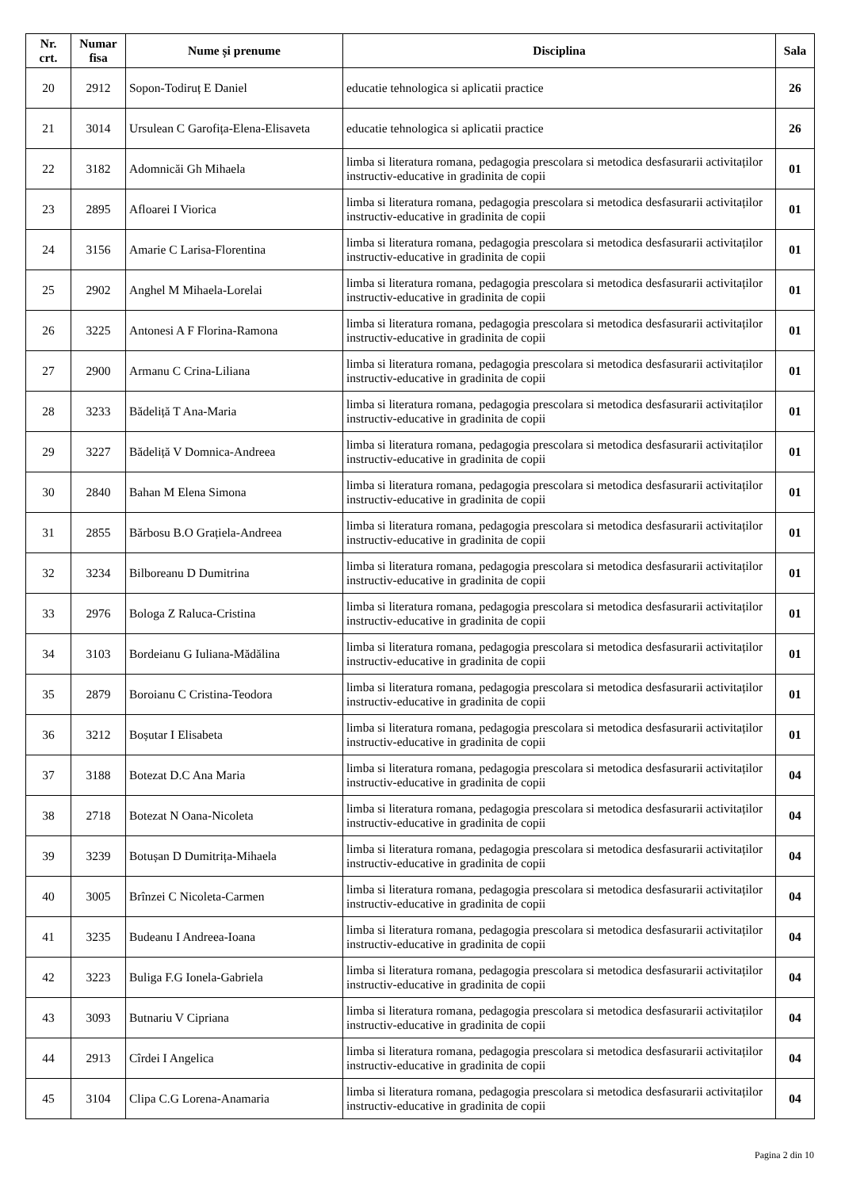| Nr. crt. | Numar fisa | Nume și prenume | Disciplina | Sala |
| --- | --- | --- | --- | --- |
| 20 | 2912 | Sopon-Todiruț E Daniel | educatie tehnologica si aplicatii practice | 26 |
| 21 | 3014 | Ursulean C Garofița-Elena-Elisaveta | educatie tehnologica si aplicatii practice | 26 |
| 22 | 3182 | Adomnicăi Gh Mihaela | limba si literatura romana, pedagogia prescolara si metodica desfasurarii activitaților instructiv-educative in gradinita de copii | 01 |
| 23 | 2895 | Afloarei I Viorica | limba si literatura romana, pedagogia prescolara si metodica desfasurarii activitaților instructiv-educative in gradinita de copii | 01 |
| 24 | 3156 | Amarie C Larisa-Florentina | limba si literatura romana, pedagogia prescolara si metodica desfasurarii activitaților instructiv-educative in gradinita de copii | 01 |
| 25 | 2902 | Anghel M Mihaela-Lorelai | limba si literatura romana, pedagogia prescolara si metodica desfasurarii activitaților instructiv-educative in gradinita de copii | 01 |
| 26 | 3225 | Antonesi A F Florina-Ramona | limba si literatura romana, pedagogia prescolara si metodica desfasurarii activitaților instructiv-educative in gradinita de copii | 01 |
| 27 | 2900 | Armanu C Crina-Liliana | limba si literatura romana, pedagogia prescolara si metodica desfasurarii activitaților instructiv-educative in gradinita de copii | 01 |
| 28 | 3233 | Bădeliță T Ana-Maria | limba si literatura romana, pedagogia prescolara si metodica desfasurarii activitaților instructiv-educative in gradinita de copii | 01 |
| 29 | 3227 | Bădeliță V Domnica-Andreea | limba si literatura romana, pedagogia prescolara si metodica desfasurarii activitaților instructiv-educative in gradinita de copii | 01 |
| 30 | 2840 | Bahan M Elena Simona | limba si literatura romana, pedagogia prescolara si metodica desfasurarii activitaților instructiv-educative in gradinita de copii | 01 |
| 31 | 2855 | Bărbosu B.O Grațiela-Andreea | limba si literatura romana, pedagogia prescolara si metodica desfasurarii activitaților instructiv-educative in gradinita de copii | 01 |
| 32 | 3234 | Bilboreanu D Dumitrina | limba si literatura romana, pedagogia prescolara si metodica desfasurarii activitaților instructiv-educative in gradinita de copii | 01 |
| 33 | 2976 | Bologa Z Raluca-Cristina | limba si literatura romana, pedagogia prescolara si metodica desfasurarii activitaților instructiv-educative in gradinita de copii | 01 |
| 34 | 3103 | Bordeianu G Iuliana-Mădălina | limba si literatura romana, pedagogia prescolara si metodica desfasurarii activitaților instructiv-educative in gradinita de copii | 01 |
| 35 | 2879 | Boroianu C Cristina-Teodora | limba si literatura romana, pedagogia prescolara si metodica desfasurarii activitaților instructiv-educative in gradinita de copii | 01 |
| 36 | 3212 | Boșutar I Elisabeta | limba si literatura romana, pedagogia prescolara si metodica desfasurarii activitaților instructiv-educative in gradinita de copii | 01 |
| 37 | 3188 | Botezat D.C Ana Maria | limba si literatura romana, pedagogia prescolara si metodica desfasurarii activitaților instructiv-educative in gradinita de copii | 04 |
| 38 | 2718 | Botezat N Oana-Nicoleta | limba si literatura romana, pedagogia prescolara si metodica desfasurarii activitaților instructiv-educative in gradinita de copii | 04 |
| 39 | 3239 | Botușan D Dumitrița-Mihaela | limba si literatura romana, pedagogia prescolara si metodica desfasurarii activitaților instructiv-educative in gradinita de copii | 04 |
| 40 | 3005 | Brînzei C Nicoleta-Carmen | limba si literatura romana, pedagogia prescolara si metodica desfasurarii activitaților instructiv-educative in gradinita de copii | 04 |
| 41 | 3235 | Budeanu I Andreea-Ioana | limba si literatura romana, pedagogia prescolara si metodica desfasurarii activitaților instructiv-educative in gradinita de copii | 04 |
| 42 | 3223 | Buliga F.G Ionela-Gabriela | limba si literatura romana, pedagogia prescolara si metodica desfasurarii activitaților instructiv-educative in gradinita de copii | 04 |
| 43 | 3093 | Butnariu V Cipriana | limba si literatura romana, pedagogia prescolara si metodica desfasurarii activitaților instructiv-educative in gradinita de copii | 04 |
| 44 | 2913 | Cîrdei I Angelica | limba si literatura romana, pedagogia prescolara si metodica desfasurarii activitaților instructiv-educative in gradinita de copii | 04 |
| 45 | 3104 | Clipa C.G Lorena-Anamaria | limba si literatura romana, pedagogia prescolara si metodica desfasurarii activitaților instructiv-educative in gradinita de copii | 04 |
Pagina 2 din 10